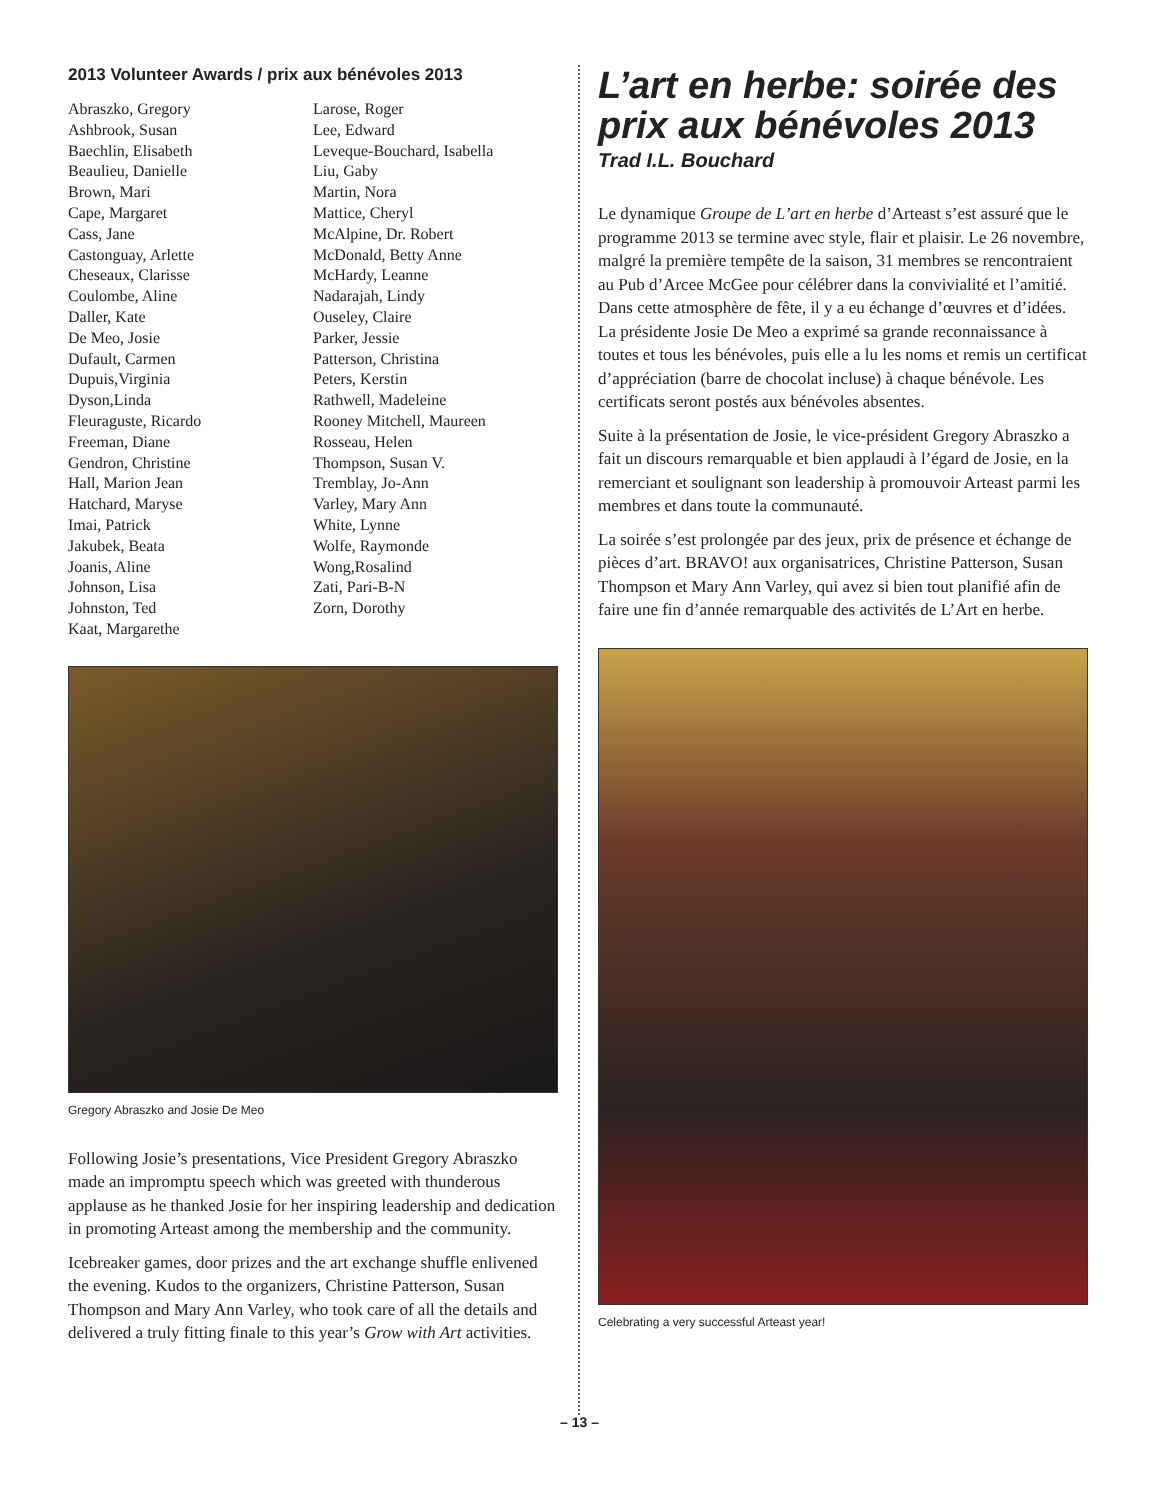2013 Volunteer Awards / prix aux bénévoles 2013
Abraszko, Gregory
Ashbrook, Susan
Baechlin, Elisabeth
Beaulieu, Danielle
Brown, Mari
Cape, Margaret
Cass, Jane
Castonguay, Arlette
Cheseaux, Clarisse
Coulombe, Aline
Daller, Kate
De Meo, Josie
Dufault, Carmen
Dupuis,Virginia
Dyson,Linda
Fleuraguste, Ricardo
Freeman, Diane
Gendron, Christine
Hall, Marion Jean
Hatchard, Maryse
Imai, Patrick
Jakubek, Beata
Joanis, Aline
Johnson, Lisa
Johnston, Ted
Kaat, Margarethe
Larose, Roger
Lee, Edward
Leveque-Bouchard, Isabella
Liu, Gaby
Martin, Nora
Mattice, Cheryl
McAlpine, Dr. Robert
McDonald, Betty Anne
McHardy, Leanne
Nadarajah, Lindy
Ouseley, Claire
Parker, Jessie
Patterson, Christina
Peters, Kerstin
Rathwell, Madeleine
Rooney Mitchell, Maureen
Rosseau, Helen
Thompson, Susan V.
Tremblay, Jo-Ann
Varley, Mary Ann
White, Lynne
Wolfe, Raymonde
Wong,Rosalind
Zati, Pari-B-N
Zorn, Dorothy
Gregory Abraszko and Josie De Meo
Following Josie’s presentations, Vice President Gregory Abraszko made an impromptu speech which was greeted with thunderous applause as he thanked Josie for her inspiring leadership and dedication in promoting Arteast among the membership and the community.
Icebreaker games, door prizes and the art exchange shuffle enlivened the evening. Kudos to the organizers, Christine Patterson, Susan Thompson and Mary Ann Varley, who took care of all the details and delivered a truly fitting finale to this year’s Grow with Art activities.
L’art en herbe: soirée des prix aux bénévoles 2013
Trad I.L. Bouchard
Le dynamique Groupe de L’art en herbe d’Arteast s’est assuré que le programme 2013 se termine avec style, flair et plaisir. Le 26 novembre, malgré la première tempête de la saison, 31 membres se rencontraient au Pub d’Arcee McGee pour célébrer dans la convivialité et l’amitié. Dans cette atmosphère de fête, il y a eu échange d’œuvres et d’idées. La présidente Josie De Meo a exprimé sa grande reconnaissance à toutes et tous les bénévoles, puis elle a lu les noms et remis un certificat d’appréciation (barre de chocolat incluse) à chaque bénévole. Les certificats seront postés aux bénévoles absentes.
Suite à la présentation de Josie, le vice-président Gregory Abraszko a fait un discours remarquable et bien applaudi à l’égard de Josie, en la remerciant et soulignant son leadership à promouvoir Arteast parmi les membres et dans toute la communauté.
La soirée s’est prolongée par des jeux, prix de présence et échange de pièces d’art. BRAVO! aux organisatrices, Christine Patterson, Susan Thompson et Mary Ann Varley, qui avez si bien tout planifié afin de faire une fin d’année remarquable des activités de L’Art en herbe.
Celebrating a very successful Arteast year!
– 13 –